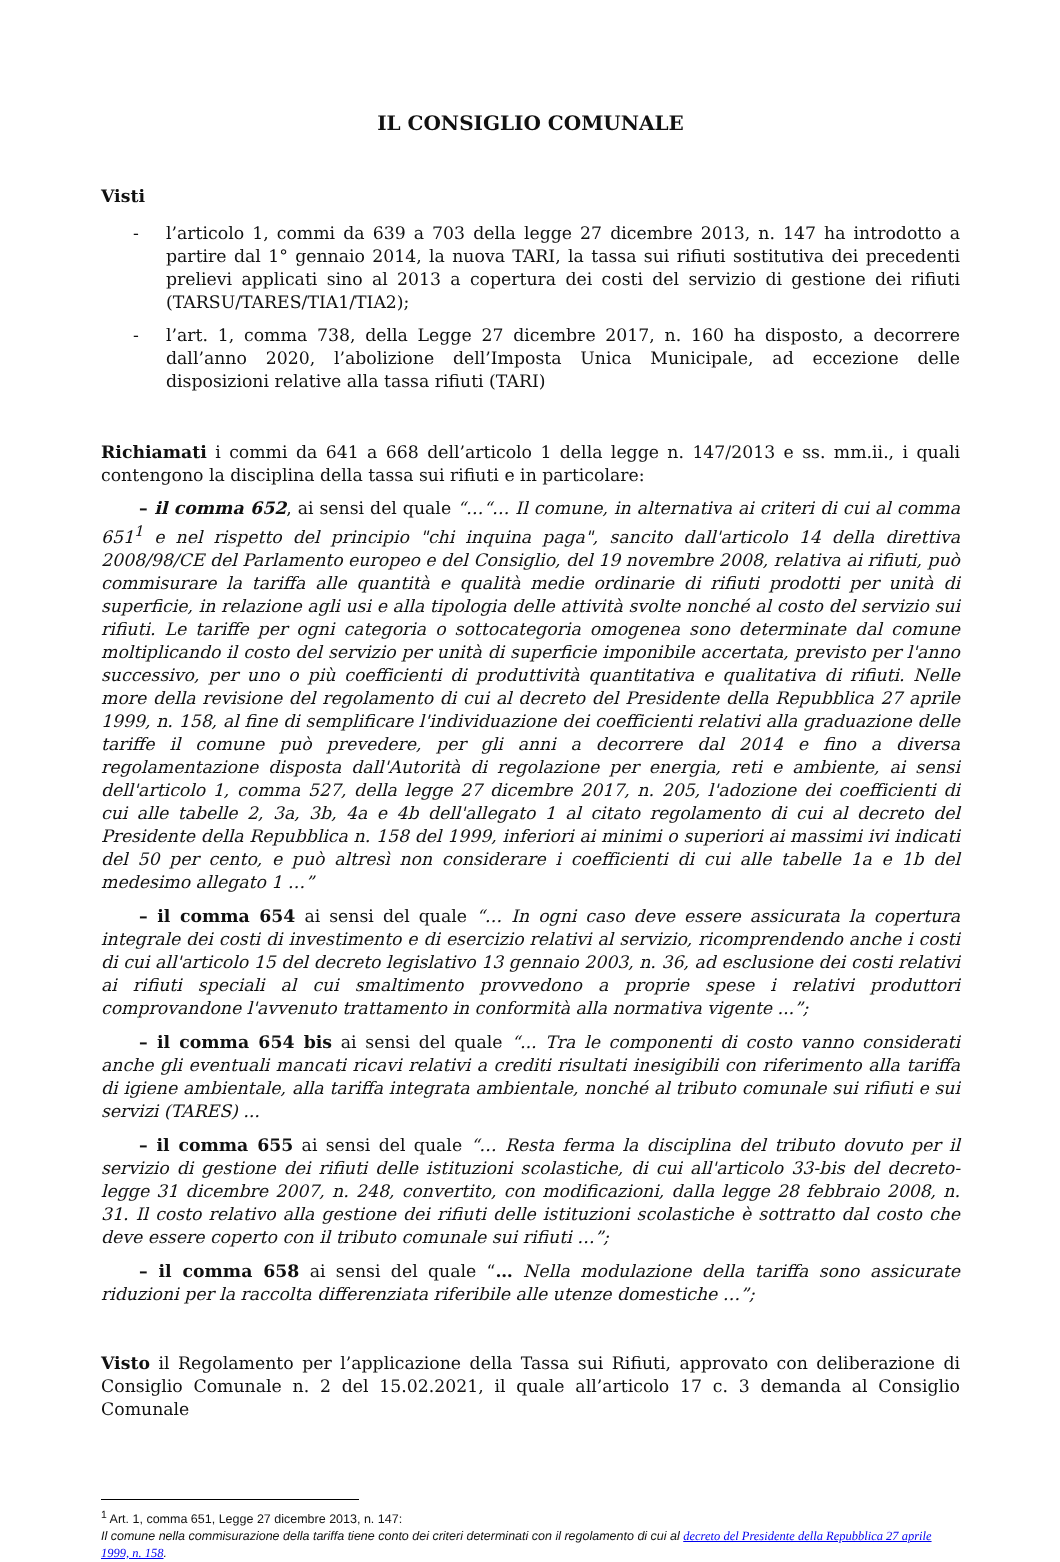IL CONSIGLIO COMUNALE
Visti
- l’articolo 1, commi da 639 a 703 della legge 27 dicembre 2013, n. 147 ha introdotto a partire dal 1° gennaio 2014, la nuova TARI, la tassa sui rifiuti sostitutiva dei precedenti prelievi applicati sino al 2013 a copertura dei costi del servizio di gestione dei rifiuti (TARSU/TARES/TIA1/TIA2);
- l’art. 1, comma 738, della Legge 27 dicembre 2017, n. 160 ha disposto, a decorrere dall’anno 2020, l’abolizione dell’Imposta Unica Municipale, ad eccezione delle disposizioni relative alla tassa rifiuti (TARI)
Richiamati i commi da 641 a 668 dell’articolo 1 della legge n. 147/2013 e ss. mm.ii., i quali contengono la disciplina della tassa sui rifiuti e in particolare:
– il comma 652, ai sensi del quale “…“… Il comune, in alternativa ai criteri di cui al comma 651<sup>1</sup> e nel rispetto del principio "chi inquina paga", sancito dall'articolo 14 della direttiva 2008/98/CE del Parlamento europeo e del Consiglio, del 19 novembre 2008, relativa ai rifiuti, può commisurare la tariffa alle quantità e qualità medie ordinarie di rifiuti prodotti per unità di superficie, in relazione agli usi e alla tipologia delle attività svolte nonché al costo del servizio sui rifiuti. Le tariffe per ogni categoria o sottocategoria omogenea sono determinate dal comune moltiplicando il costo del servizio per unità di superficie imponibile accertata, previsto per l'anno successivo, per uno o più coefficienti di produttività quantitativa e qualitativa di rifiuti. Nelle more della revisione del regolamento di cui al decreto del Presidente della Repubblica 27 aprile 1999, n. 158, al fine di semplificare l'individuazione dei coefficienti relativi alla graduazione delle tariffe il comune può prevedere, per gli anni a decorrere dal 2014 e fino a diversa regolamentazione disposta dall'Autorità di regolazione per energia, reti e ambiente, ai sensi dell'articolo 1, comma 527, della legge 27 dicembre 2017, n. 205, l'adozione dei coefficienti di cui alle tabelle 2, 3a, 3b, 4a e 4b dell'allegato 1 al citato regolamento di cui al decreto del Presidente della Repubblica n. 158 del 1999, inferiori ai minimi o superiori ai massimi ivi indicati del 50 per cento, e può altresì non considerare i coefficienti di cui alle tabelle 1a e 1b del medesimo allegato 1 …”
– il comma 654 ai sensi del quale “… In ogni caso deve essere assicurata la copertura integrale dei costi di investimento e di esercizio relativi al servizio, ricomprendendo anche i costi di cui all'articolo 15 del decreto legislativo 13 gennaio 2003, n. 36, ad esclusione dei costi relativi ai rifiuti speciali al cui smaltimento provvedono a proprie spese i relativi produttori comprovandone l'avvenuto trattamento in conformità alla normativa vigente ...”;
– il comma 654 bis ai sensi del quale “... Tra le componenti di costo vanno considerati anche gli eventuali mancati ricavi relativi a crediti risultati inesigibili con riferimento alla tariffa di igiene ambientale, alla tariffa integrata ambientale, nonché al tributo comunale sui rifiuti e sui servizi (TARES) ...
– il comma 655 ai sensi del quale “… Resta ferma la disciplina del tributo dovuto per il servizio di gestione dei rifiuti delle istituzioni scolastiche, di cui all'articolo 33-bis del decreto-legge 31 dicembre 2007, n. 248, convertito, con modificazioni, dalla legge 28 febbraio 2008, n. 31. Il costo relativo alla gestione dei rifiuti delle istituzioni scolastiche è sottratto dal costo che deve essere coperto con il tributo comunale sui rifiuti …”;
– il comma 658 ai sensi del quale “… Nella modulazione della tariffa sono assicurate riduzioni per la raccolta differenziata riferibile alle utenze domestiche …”;
Visto il Regolamento per l’applicazione della Tassa sui Rifiuti, approvato con deliberazione di Consiglio Comunale n. 2 del 15.02.2021, il quale all’articolo 17 c. 3 demanda al Consiglio Comunale
<sup>1</sup> Art. 1, comma 651, Legge 27 dicembre 2013, n. 147:
Il comune nella commisurazione della tariffa tiene conto dei criteri determinati con il regolamento di cui al decreto del Presidente della Repubblica 27 aprile 1999, n. 158.